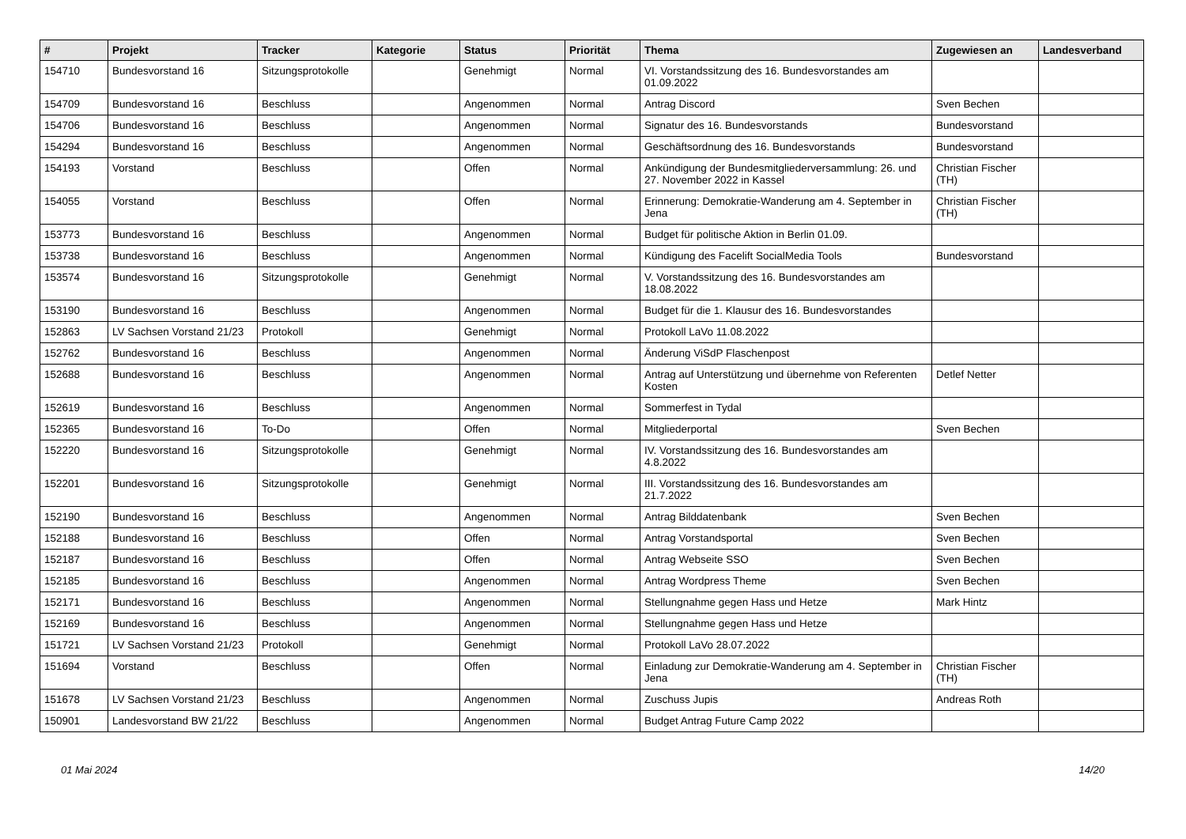| # | Projekt | Tracker | Kategorie | Status | Priorität | Thema | Zugewiesen an | Landesverband |
| --- | --- | --- | --- | --- | --- | --- | --- | --- |
| 154710 | Bundesvorstand 16 | Sitzungsprotokolle | | Genehmigt | Normal | VI. Vorstandssitzung des 16. Bundesvorstandes am 01.09.2022 | | |
| 154709 | Bundesvorstand 16 | Beschluss | | Angenommen | Normal | Antrag Discord | Sven Bechen | |
| 154706 | Bundesvorstand 16 | Beschluss | | Angenommen | Normal | Signatur des 16. Bundesvorstands | Bundesvorstand | |
| 154294 | Bundesvorstand 16 | Beschluss | | Angenommen | Normal | Geschäftsordnung des 16. Bundesvorstands | Bundesvorstand | |
| 154193 | Vorstand | Beschluss | | Offen | Normal | Ankündigung der Bundesmitgliederversammlung: 26. und 27. November 2022 in Kassel | Christian Fischer (TH) | |
| 154055 | Vorstand | Beschluss | | Offen | Normal | Erinnerung: Demokratie-Wanderung am 4. September in Jena | Christian Fischer (TH) | |
| 153773 | Bundesvorstand 16 | Beschluss | | Angenommen | Normal | Budget für politische Aktion in Berlin 01.09. | | |
| 153738 | Bundesvorstand 16 | Beschluss | | Angenommen | Normal | Kündigung des Facelift SocialMedia Tools | Bundesvorstand | |
| 153574 | Bundesvorstand 16 | Sitzungsprotokolle | | Genehmigt | Normal | V. Vorstandssitzung des 16. Bundesvorstandes am 18.08.2022 | | |
| 153190 | Bundesvorstand 16 | Beschluss | | Angenommen | Normal | Budget für die 1. Klausur des 16. Bundesvorstandes | | |
| 152863 | LV Sachsen Vorstand 21/23 | Protokoll | | Genehmigt | Normal | Protokoll LaVo 11.08.2022 | | |
| 152762 | Bundesvorstand 16 | Beschluss | | Angenommen | Normal | Änderung ViSdP Flaschenpost | | |
| 152688 | Bundesvorstand 16 | Beschluss | | Angenommen | Normal | Antrag auf Unterstützung und übernehme von Referenten Kosten | Detlef Netter | |
| 152619 | Bundesvorstand 16 | Beschluss | | Angenommen | Normal | Sommerfest in Tydal | | |
| 152365 | Bundesvorstand 16 | To-Do | | Offen | Normal | Mitgliederportal | Sven Bechen | |
| 152220 | Bundesvorstand 16 | Sitzungsprotokolle | | Genehmigt | Normal | IV. Vorstandssitzung des 16. Bundesvorstandes am 4.8.2022 | | |
| 152201 | Bundesvorstand 16 | Sitzungsprotokolle | | Genehmigt | Normal | III. Vorstandssitzung des 16. Bundesvorstandes am 21.7.2022 | | |
| 152190 | Bundesvorstand 16 | Beschluss | | Angenommen | Normal | Antrag Bilddatenbank | Sven Bechen | |
| 152188 | Bundesvorstand 16 | Beschluss | | Offen | Normal | Antrag Vorstandsportal | Sven Bechen | |
| 152187 | Bundesvorstand 16 | Beschluss | | Offen | Normal | Antrag Webseite SSO | Sven Bechen | |
| 152185 | Bundesvorstand 16 | Beschluss | | Angenommen | Normal | Antrag Wordpress Theme | Sven Bechen | |
| 152171 | Bundesvorstand 16 | Beschluss | | Angenommen | Normal | Stellungnahme gegen Hass und Hetze | Mark Hintz | |
| 152169 | Bundesvorstand 16 | Beschluss | | Angenommen | Normal | Stellungnahme gegen Hass und Hetze | | |
| 151721 | LV Sachsen Vorstand 21/23 | Protokoll | | Genehmigt | Normal | Protokoll LaVo 28.07.2022 | | |
| 151694 | Vorstand | Beschluss | | Offen | Normal | Einladung zur Demokratie-Wanderung am 4. September in Jena | Christian Fischer (TH) | |
| 151678 | LV Sachsen Vorstand 21/23 | Beschluss | | Angenommen | Normal | Zuschuss Jupis | Andreas Roth | |
| 150901 | Landesvorstand BW 21/22 | Beschluss | | Angenommen | Normal | Budget Antrag Future Camp 2022 | | |
01 Mai 2024 14/20